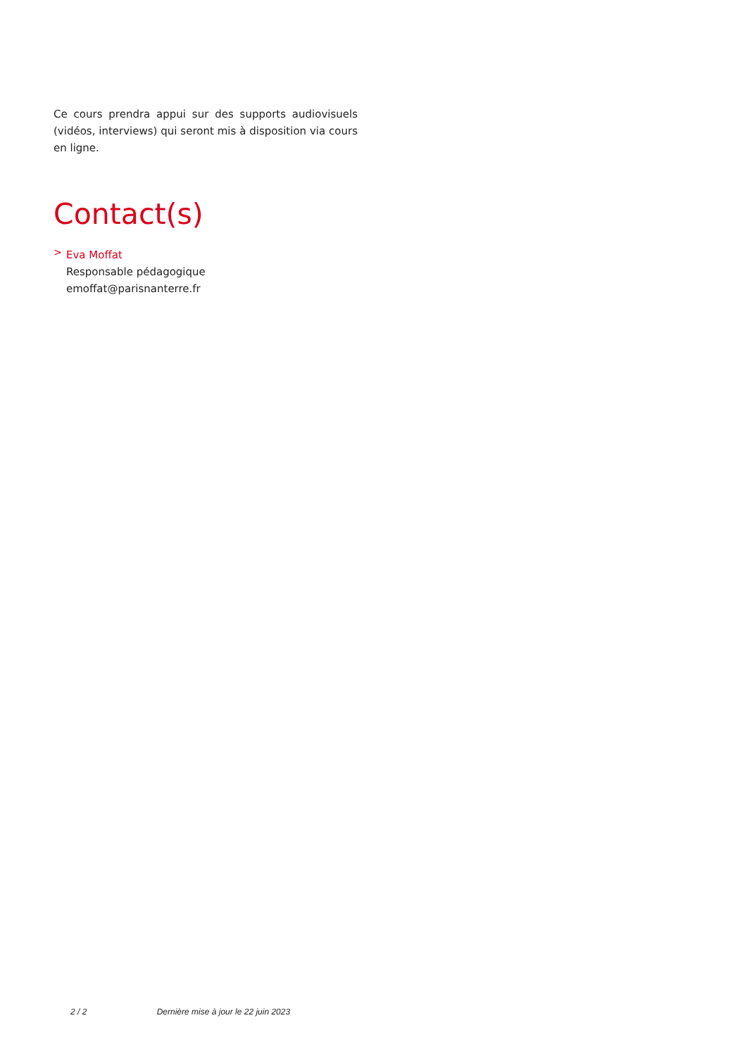Ce cours prendra appui sur des supports audiovisuels (vidéos, interviews) qui seront mis à disposition via cours en ligne.
Contact(s)
>
Eva Moffat
Responsable pédagogique
emoffat@parisnanterre.fr
2 / 2 Dernière mise à jour le 22 juin 2023